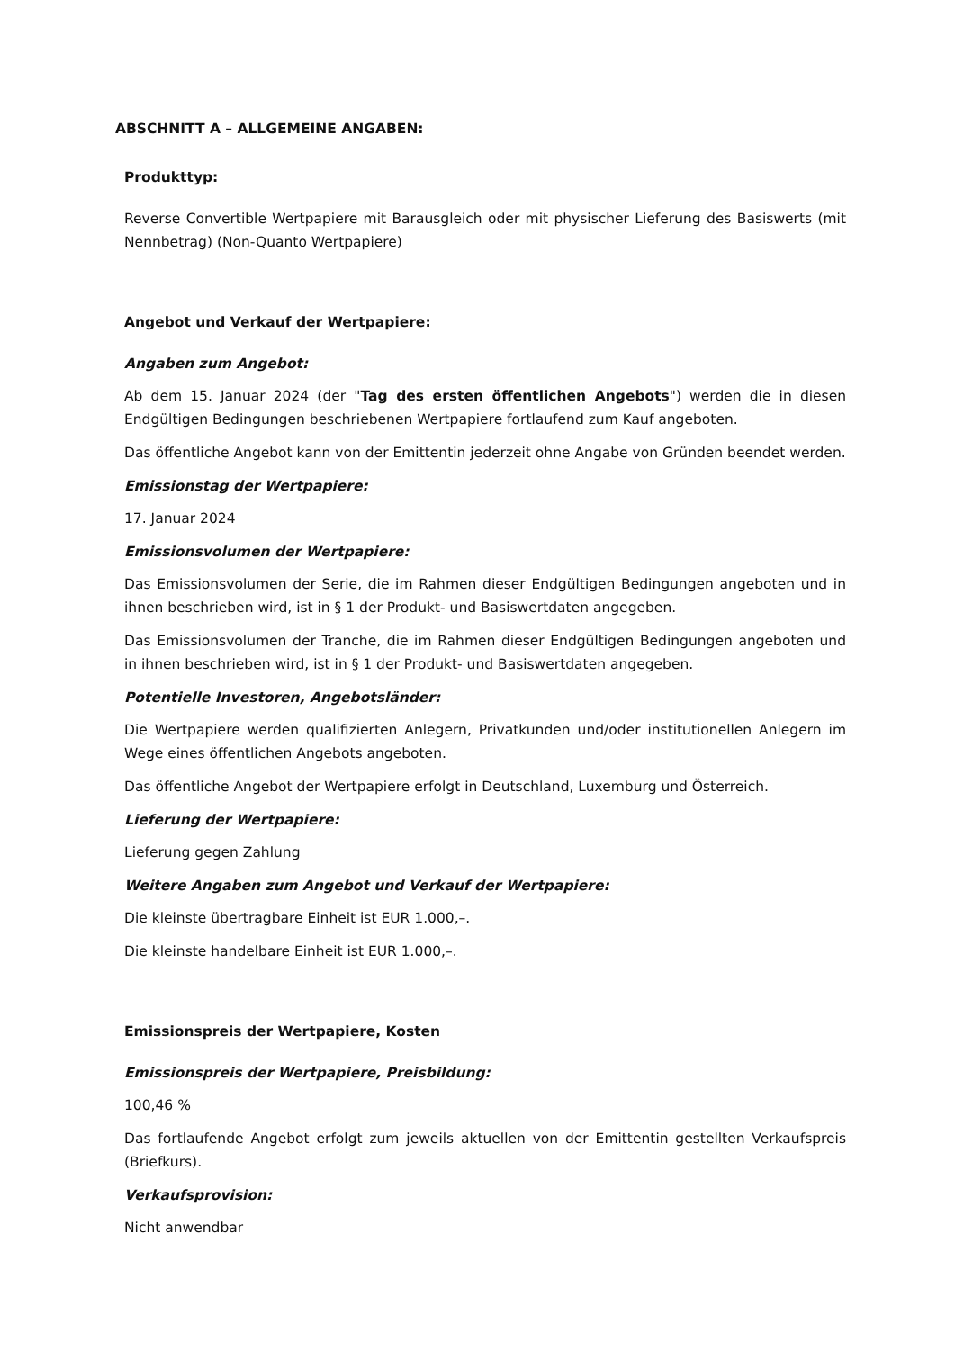ABSCHNITT A – ALLGEMEINE ANGABEN:
Produkttyp:
Reverse Convertible Wertpapiere mit Barausgleich oder mit physischer Lieferung des Basiswerts (mit Nennbetrag) (Non-Quanto Wertpapiere)
Angebot und Verkauf der Wertpapiere:
Angaben zum Angebot:
Ab dem 15. Januar 2024 (der "Tag des ersten öffentlichen Angebots") werden die in diesen Endgültigen Bedingungen beschriebenen Wertpapiere fortlaufend zum Kauf angeboten.
Das öffentliche Angebot kann von der Emittentin jederzeit ohne Angabe von Gründen beendet werden.
Emissionstag der Wertpapiere:
17. Januar 2024
Emissionsvolumen der Wertpapiere:
Das Emissionsvolumen der Serie, die im Rahmen dieser Endgültigen Bedingungen angeboten und in ihnen beschrieben wird, ist in § 1 der Produkt- und Basiswertdaten angegeben.
Das Emissionsvolumen der Tranche, die im Rahmen dieser Endgültigen Bedingungen angeboten und in ihnen beschrieben wird, ist in § 1 der Produkt- und Basiswertdaten angegeben.
Potentielle Investoren, Angebotsländer:
Die Wertpapiere werden qualifizierten Anlegern, Privatkunden und/oder institutionellen Anlegern im Wege eines öffentlichen Angebots angeboten.
Das öffentliche Angebot der Wertpapiere erfolgt in Deutschland, Luxemburg und Österreich.
Lieferung der Wertpapiere:
Lieferung gegen Zahlung
Weitere Angaben zum Angebot und Verkauf der Wertpapiere:
Die kleinste übertragbare Einheit ist EUR 1.000,–.
Die kleinste handelbare Einheit ist EUR 1.000,–.
Emissionspreis der Wertpapiere, Kosten
Emissionspreis der Wertpapiere, Preisbildung:
100,46 %
Das fortlaufende Angebot erfolgt zum jeweils aktuellen von der Emittentin gestellten Verkaufspreis (Briefkurs).
Verkaufsprovision:
Nicht anwendbar